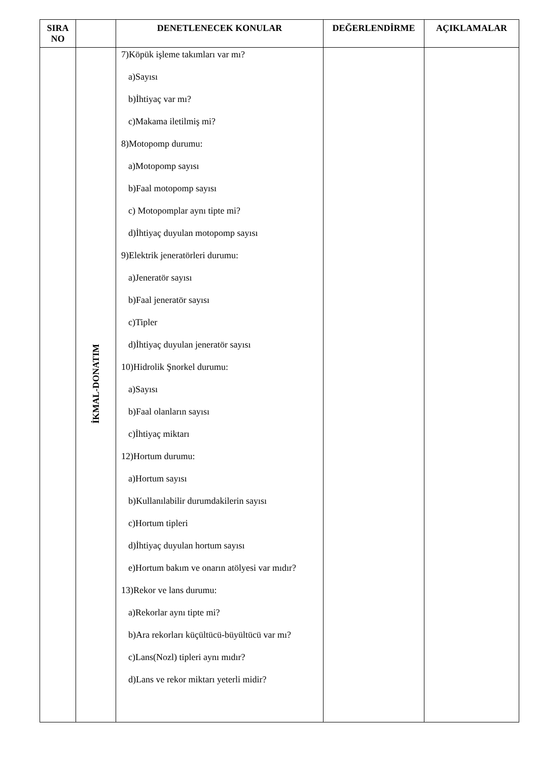| SIRA NO | | DENETLENECEK KONULAR | DEĞERLENDİRME | AÇIKLAMALAR |
| --- | --- | --- | --- | --- |
| | İKMAL-DONATIM | 7)Köpük işleme takımları var mı? a)Sayısı b)İhtiyaç var mı? c)Makama iletilmiş mi? 8)Motopomp durumu: a)Motopomp sayısı b)Faal motopomp sayısı c) Motopomplar aynı tipte mi? d)İhtiyaç duyulan motopomp sayısı 9)Elektrik jeneratörleri durumu: a)Jeneratör sayısı b)Faal jeneratör sayısı c)Tipler d)İhtiyaç duyulan jeneratör sayısı 10)Hidrolik Şnorkel durumu: a)Sayısı b)Faal olanların sayısı c)İhtiyaç miktarı 12)Hortum durumu: a)Hortum sayısı b)Kullanılabilir durumdakilerin sayısı c)Hortum tipleri d)İhtiyaç duyulan hortum sayısı e)Hortum bakım ve onarın atölyesi var mıdır? 13)Rekor ve lans durumu: a)Rekorlar aynı tipte mi? b)Ara rekorları küçültücü-büyültücü var mı? c)Lans(Nozl) tipleri aynı mıdır? d)Lans ve rekor miktarı yeterli midir? | | |